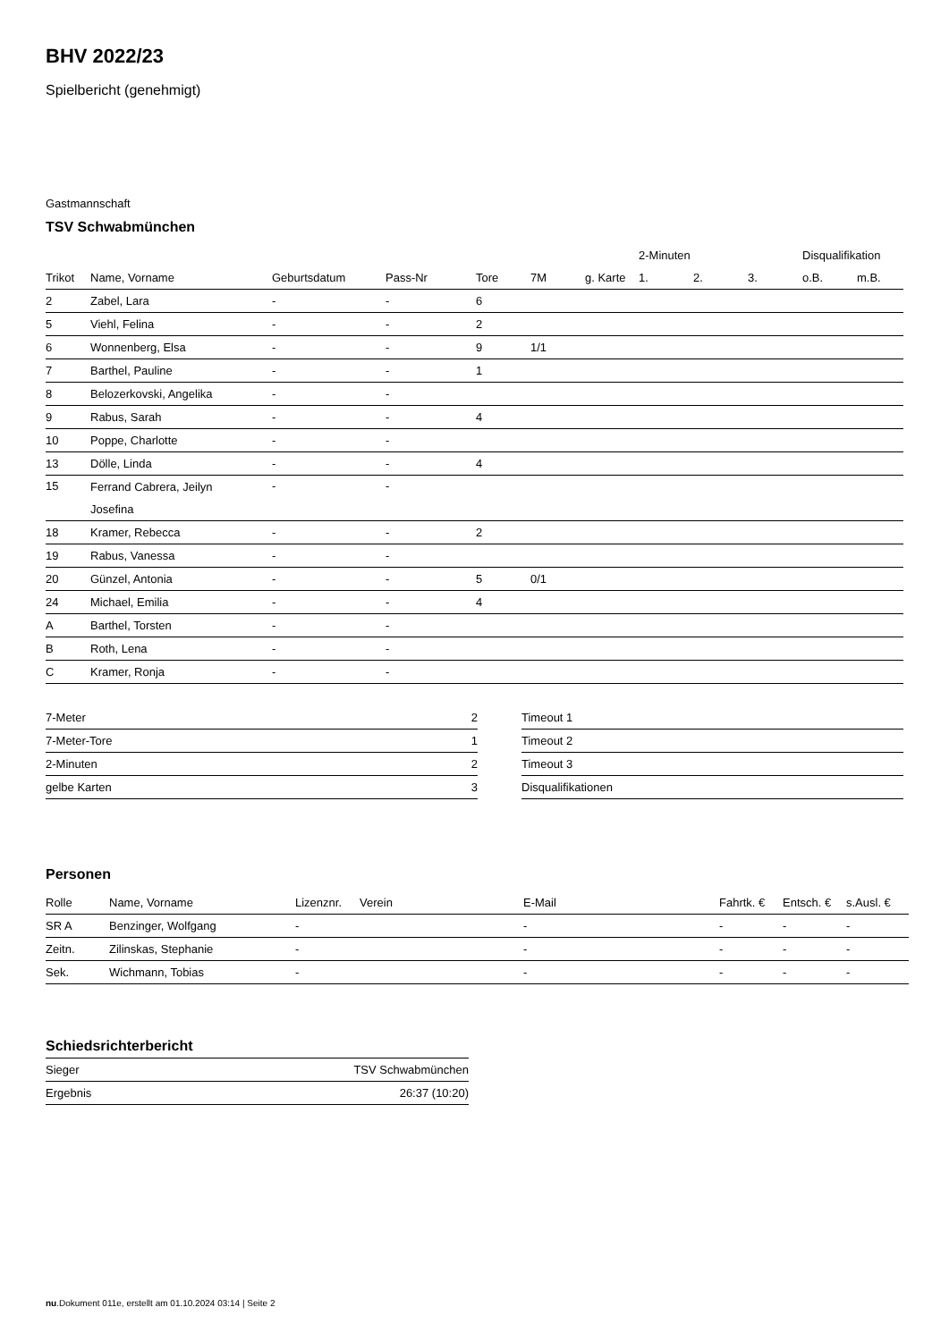BHV 2022/23
Spielbericht (genehmigt)
Gastmannschaft
TSV Schwabmünchen
| | | | | | | | 2-Minuten | | | Disqualifikation | |
| --- | --- | --- | --- | --- | --- | --- | --- | --- | --- | --- | --- |
| Trikot | Name, Vorname | Geburtsdatum | Pass-Nr | Tore | 7M | g. Karte | 1. | 2. | 3. | o.B. | m.B. |
| 2 | Zabel, Lara | - | - | 6 | | | | | | | |
| 5 | Viehl, Felina | - | - | 2 | | | | | | | |
| 6 | Wonnenberg, Elsa | - | - | 9 | 1/1 | | | | | | |
| 7 | Barthel, Pauline | - | - | 1 | | | | | | | |
| 8 | Belozerkovski, Angelika | - | - | | | | | | | | |
| 9 | Rabus, Sarah | - | - | 4 | | | | | | | |
| 10 | Poppe, Charlotte | - | - | | | | | | | | |
| 13 | Dölle, Linda | - | - | 4 | | | | | | | |
| 15 | Ferrand Cabrera, Jeilyn Josefina | - | - | | | | | | | | |
| 18 | Kramer, Rebecca | - | - | 2 | | | | | | | |
| 19 | Rabus, Vanessa | - | - | | | | | | | | |
| 20 | Günzel, Antonia | - | - | 5 | 0/1 | | | | | | |
| 24 | Michael, Emilia | - | - | 4 | | | | | | | |
| A | Barthel, Torsten | - | - | | | | | | | | |
| B | Roth, Lena | - | - | | | | | | | | |
| C | Kramer, Ronja | - | - | | | | | | | | |
| 7-Meter | 2 |
| 7-Meter-Tore | 1 |
| 2-Minuten | 2 |
| gelbe Karten | 3 |
| Timeout 1 |
| Timeout 2 |
| Timeout 3 |
| Disqualifikationen |
Personen
| Rolle | Name, Vorname | Lizenznr. | Verein | E-Mail | Fahrtk. € | Entsch. € | s.Ausl. € |
| --- | --- | --- | --- | --- | --- | --- | --- |
| SR A | Benzinger, Wolfgang | - | | - | - | - | - |
| Zeitn. | Zilinskas, Stephanie | - | | - | - | - | - |
| Sek. | Wichmann, Tobias | - | | - | - | - | - |
Schiedsrichterbericht
| Sieger | TSV Schwabmünchen |
| Ergebnis | 26:37 (10:20) |
nu.Dokument 011e, erstellt am 01.10.2024 03:14 | Seite 2